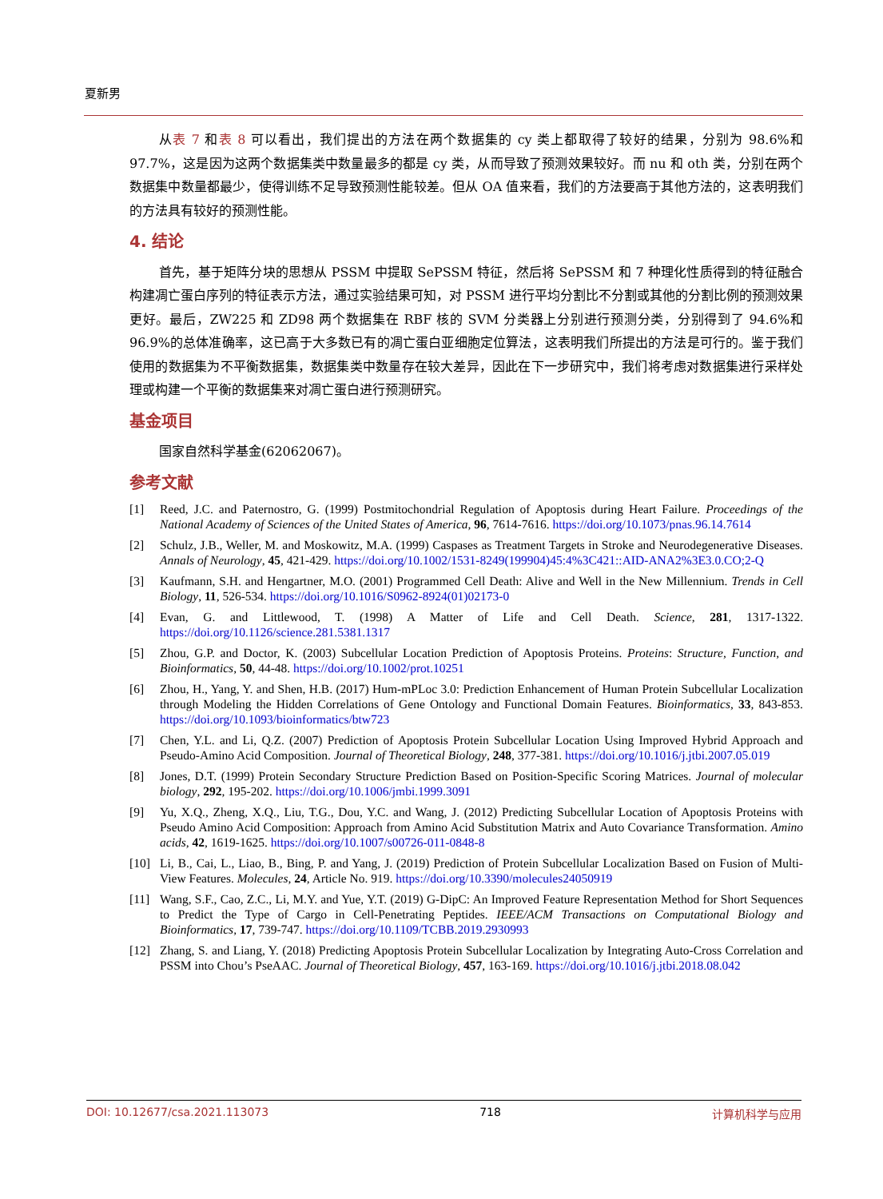夏新男
从表 7 和表 8 可以看出，我们提出的方法在两个数据集的 cy 类上都取得了较好的结果，分别为 98.6%和 97.7%，这是因为这两个数据集类中数量最多的都是 cy 类，从而导致了预测效果较好。而 nu 和 oth 类，分别在两个数据集中数量都最少，使得训练不足导致预测性能较差。但从 OA 值来看，我们的方法要高于其他方法的，这表明我们的方法具有较好的预测性能。
4. 结论
首先，基于矩阵分块的思想从 PSSM 中提取 SePSSM 特征，然后将 SePSSM 和 7 种理化性质得到的特征融合构建凋亡蛋白序列的特征表示方法，通过实验结果可知，对 PSSM 进行平均分割比不分割或其他的分割比例的预测效果更好。最后，ZW225 和 ZD98 两个数据集在 RBF 核的 SVM 分类器上分别进行预测分类，分别得到了 94.6%和 96.9%的总体准确率，这已高于大多数已有的凋亡蛋白亚细胞定位算法，这表明我们所提出的方法是可行的。鉴于我们使用的数据集为不平衡数据集，数据集类中数量存在较大差异，因此在下一步研究中，我们将考虑对数据集进行采样处理或构建一个平衡的数据集来对凋亡蛋白进行预测研究。
基金项目
国家自然科学基金(62062067)。
参考文献
[1] Reed, J.C. and Paternostro, G. (1999) Postmitochondrial Regulation of Apoptosis during Heart Failure. Proceedings of the National Academy of Sciences of the United States of America, 96, 7614-7616. https://doi.org/10.1073/pnas.96.14.7614
[2] Schulz, J.B., Weller, M. and Moskowitz, M.A. (1999) Caspases as Treatment Targets in Stroke and Neurodegenerative Diseases. Annals of Neurology, 45, 421-429. https://doi.org/10.1002/1531-8249(199904)45:4%3C421::AID-ANA2%3E3.0.CO;2-Q
[3] Kaufmann, S.H. and Hengartner, M.O. (2001) Programmed Cell Death: Alive and Well in the New Millennium. Trends in Cell Biology, 11, 526-534. https://doi.org/10.1016/S0962-8924(01)02173-0
[4] Evan, G. and Littlewood, T. (1998) A Matter of Life and Cell Death. Science, 281, 1317-1322. https://doi.org/10.1126/science.281.5381.1317
[5] Zhou, G.P. and Doctor, K. (2003) Subcellular Location Prediction of Apoptosis Proteins. Proteins: Structure, Function, and Bioinformatics, 50, 44-48. https://doi.org/10.1002/prot.10251
[6] Zhou, H., Yang, Y. and Shen, H.B. (2017) Hum-mPLoc 3.0: Prediction Enhancement of Human Protein Subcellular Localization through Modeling the Hidden Correlations of Gene Ontology and Functional Domain Features. Bioinformatics, 33, 843-853. https://doi.org/10.1093/bioinformatics/btw723
[7] Chen, Y.L. and Li, Q.Z. (2007) Prediction of Apoptosis Protein Subcellular Location Using Improved Hybrid Approach and Pseudo-Amino Acid Composition. Journal of Theoretical Biology, 248, 377-381. https://doi.org/10.1016/j.jtbi.2007.05.019
[8] Jones, D.T. (1999) Protein Secondary Structure Prediction Based on Position-Specific Scoring Matrices. Journal of molecular biology, 292, 195-202. https://doi.org/10.1006/jmbi.1999.3091
[9] Yu, X.Q., Zheng, X.Q., Liu, T.G., Dou, Y.C. and Wang, J. (2012) Predicting Subcellular Location of Apoptosis Proteins with Pseudo Amino Acid Composition: Approach from Amino Acid Substitution Matrix and Auto Covariance Transformation. Amino acids, 42, 1619-1625. https://doi.org/10.1007/s00726-011-0848-8
[10] Li, B., Cai, L., Liao, B., Bing, P. and Yang, J. (2019) Prediction of Protein Subcellular Localization Based on Fusion of Multi-View Features. Molecules, 24, Article No. 919. https://doi.org/10.3390/molecules24050919
[11] Wang, S.F., Cao, Z.C., Li, M.Y. and Yue, Y.T. (2019) G-DipC: An Improved Feature Representation Method for Short Sequences to Predict the Type of Cargo in Cell-Penetrating Peptides. IEEE/ACM Transactions on Computational Biology and Bioinformatics, 17, 739-747. https://doi.org/10.1109/TCBB.2019.2930993
[12] Zhang, S. and Liang, Y. (2018) Predicting Apoptosis Protein Subcellular Localization by Integrating Auto-Cross Correlation and PSSM into Chou’s PseAAC. Journal of Theoretical Biology, 457, 163-169. https://doi.org/10.1016/j.jtbi.2018.08.042
DOI: 10.12677/csa.2021.113073 718 计算机科学与应用